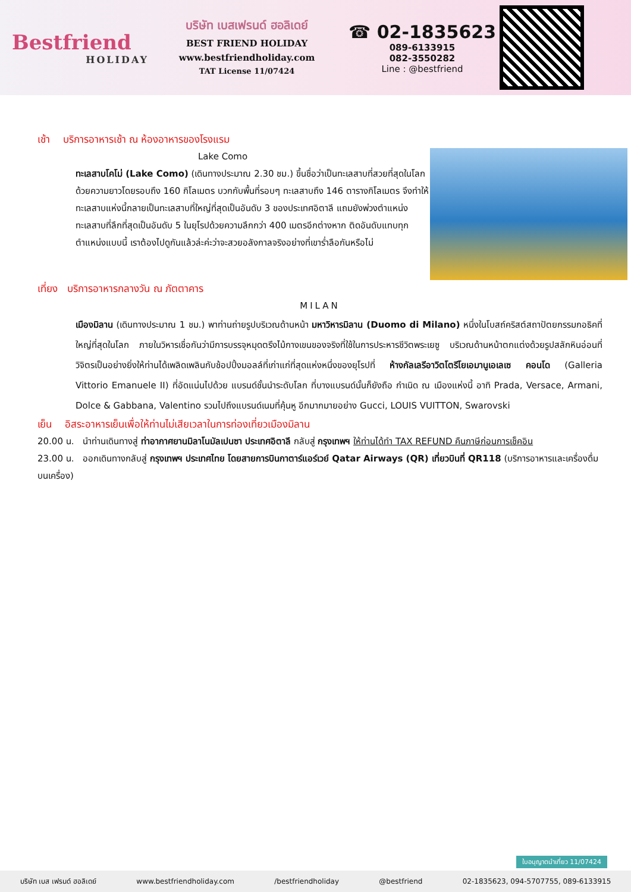Bestfriend
HOLIDAY
บริษัท เบสเฟรนด์ ฮอลิเดย์
BEST FRIEND HOLIDAY
www.bestfriendholiday.com
TAT License 11/07424
☎ 02-1835623
089-6133915
082-3550282
Line : @bestfriend
เช้า บริการอาหารเช้า ณ ห้องอาหารของโรงแรม
Lake Como
ทะเลสาบโคโม่ (Lake Como) (เดินทางประมาณ 2.30 ชม.) ขึ้นชื่อว่าเป็นทะเลสาบที่สวยที่สุดในโลก ด้วยความยาวโดยรอบถึง 160 กิโลเมตร บวกกับพื้นที่รอบๆ ทะเลสาบถึง 146 ตารางกิโลเมตร จึงทำให้ทะเลสาบแห่งนี้กลายเป็นทะเลสาบที่ใหญ่ที่สุดเป็นอันดับ 3 ของประเทศอิตาลี แถมยังพ่วงตำแหน่งทะเลสาบที่ลึกที่สุดเป็นอันดับ 5 ในยุโรปด้วยความลึกกว่า 400 เมตรอีกต่างหาก ติดอันดับแทบทุกตำแหน่งแบบนี้ เราต้องไปดูกันแล้วล่ะค่ะว่าจะสวยอลังกาลจริงอย่างที่เขาร่ำลือกันหรือไม่
เที่ยง บริการอาหารกลางวัน ณ ภัตตาคาร
MILAN
เมืองมิลาน (เดินทางประมาณ 1 ชม.) พาท่านถ่ายรูปบริเวณด้านหน้า มหาวิหารมิลาน (Duomo di Milano) หนึ่งในโบสถ์คริสต์สถาปัตยกรรมกอธิคที่ใหญ่ที่สุดในโลก ภายในวิหารเชื่อกันว่ามีการบรรจุหมุดตรึงไม้กางเขนของจริงที่ใช้ในการประหารชีวิตพระเยซู บริเวณด้านหน้าตกแต่งด้วยรูปสลักหินอ่อนที่วิจิตรเป็นอย่างยิ่งให้ท่านได้เพลิดเพลินกับช้อปปิ้งมอลล์ที่เก่าแก่ที่สุดแห่งหนึ่งของยุโรปที่ ห้างกัลเลรีอาวิตโตรีโยเอมานูเอเลเซ คอนโด (Galleria Vittorio Emanuele II) ที่อัดแน่นไปด้วย แบรนด์ชั้นนำระดับโลก ที่บางแบรนด์นั้นก็ยังถือ กำเนิด ณ เมืองแห่งนี้ อาทิ Prada, Versace, Armani, Dolce & Gabbana, Valentino รวมไปถึงแบรนด์เนมที่คุ้นหู อีกมากมายอย่าง Gucci, LOUIS VUITTON, Swarovski
เย็น อิสระอาหารเย็นเพื่อให้ท่านไม่เสียเวลาในการท่องเที่ยวเมืองมิลาน
20.00 น. นำท่านเดินทางสู่ ท่าอากาศยานมิลาโนมัลเปนซา ประเทศอิตาลี กลับสู่ กรุงเทพฯ ให้ท่านได้ทำ TAX REFUND คืนภาษีก่อนการเช็คอิน
23.00 น. ออกเดินทางกลับสู่ กรุงเทพฯ ประเทศไทย โดยสายการบินกาตาร์แอร์เวย์ Qatar Airways (QR) เที่ยวบินที่ QR118 (บริการอาหารและเครื่องดื่มบนเครื่อง)
ใบอนุญาตนำเที่ยว 11/07424
บริษัท เบส เฟรนด์ ฮอลิเดย์ www.bestfriendholiday.com /bestfriendholiday @bestfriend 02-1835623, 094-5707755, 089-6133915